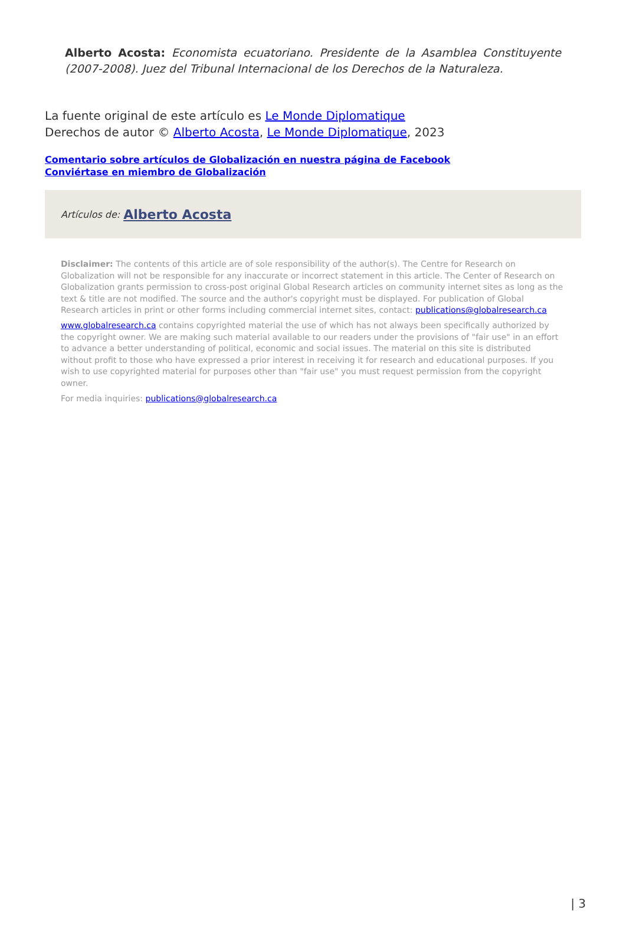Alberto Acosta: Economista ecuatoriano. Presidente de la Asamblea Constituyente (2007-2008). Juez del Tribunal Internacional de los Derechos de la Naturaleza.
La fuente original de este artículo es Le Monde Diplomatique
Derechos de autor © Alberto Acosta, Le Monde Diplomatique, 2023
Comentario sobre artículos de Globalización en nuestra página de Facebook
Conviértase en miembro de Globalización
Artículos de: Alberto Acosta
Disclaimer: The contents of this article are of sole responsibility of the author(s). The Centre for Research on Globalization will not be responsible for any inaccurate or incorrect statement in this article. The Center of Research on Globalization grants permission to cross-post original Global Research articles on community internet sites as long as the text & title are not modified. The source and the author's copyright must be displayed. For publication of Global Research articles in print or other forms including commercial internet sites, contact: publications@globalresearch.ca
www.globalresearch.ca contains copyrighted material the use of which has not always been specifically authorized by the copyright owner. We are making such material available to our readers under the provisions of "fair use" in an effort to advance a better understanding of political, economic and social issues. The material on this site is distributed without profit to those who have expressed a prior interest in receiving it for research and educational purposes. If you wish to use copyrighted material for purposes other than "fair use" you must request permission from the copyright owner.
For media inquiries: publications@globalresearch.ca
| 3